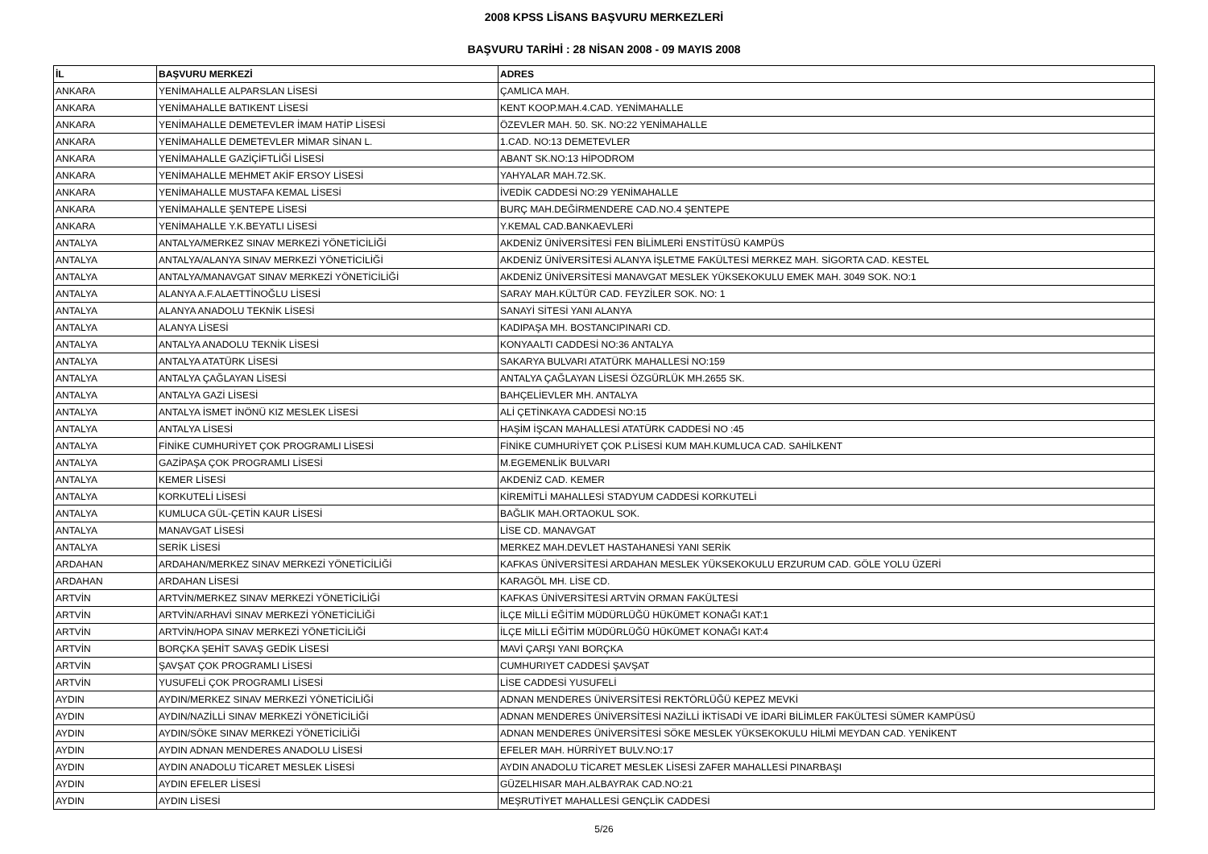2008 KPSS LİSANS BAŞVURU MERKEZLERİ
BAŞVURU TARİHİ : 28 NİSAN 2008 - 09 MAYIS 2008
| İL | BAŞVURU MERKEZİ | ADRES |
| --- | --- | --- |
| ANKARA | YENİMAHALLE ALPARSLAN LİSESİ | ÇAMLICA MAH. |
| ANKARA | YENİMAHALLE BATIKENT LİSESİ | KENT KOOP.MAH.4.CAD. YENİMAHALLE |
| ANKARA | YENİMAHALLE DEMETEVLER İMAM HATİP LİSESİ | ÖZEVLER MAH. 50. SK. NO:22 YENİMAHALLE |
| ANKARA | YENİMAHALLE DEMETEVLER MİMAR SİNAN L. | 1.CAD. NO:13 DEMETEVLER |
| ANKARA | YENİMAHALLE GAZİÇİFTLİĞİ LİSESİ | ABANT SK.NO:13 HİPODROM |
| ANKARA | YENİMAHALLE MEHMET AKİF ERSOY LİSESİ | YAHYALAR MAH.72.SK. |
| ANKARA | YENİMAHALLE MUSTAFA KEMAL LİSESİ | İVEDİK CADDESİ NO:29 YENİMAHALLE |
| ANKARA | YENİMAHALLE ŞENTEPE LİSESİ | BURÇ MAH.DEĞİRMENDERE CAD.NO.4 ŞENTEPE |
| ANKARA | YENİMAHALLE Y.K.BEYATLI LİSESİ | Y.KEMAL CAD.BANKAEVLERİ |
| ANTALYA | ANTALYA/MERKEZ SINAV MERKEZİ YÖNETİCİLİĞİ | AKDENİZ ÜNİVERSİTESİ FEN BİLİMLERİ ENSTİTÜSÜ KAMPÜS |
| ANTALYA | ANTALYA/ALANYA SINAV MERKEZİ YÖNETİCİLİĞİ | AKDENİZ ÜNİVERSİTESİ ALANYA İŞLETME FAKÜLTESİ MERKEZ MAH. SİGORTA CAD. KESTEL |
| ANTALYA | ANTALYA/MANAVGAT SINAV MERKEZİ YÖNETİCİLİĞİ | AKDENİZ ÜNİVERSİTESİ MANAVGAT MESLEK YÜKSEKOKULU EMEK MAH. 3049 SOK. NO:1 |
| ANTALYA | ALANYA A.F.ALAETTİNOĞLU LİSESİ | SARAY MAH.KÜLTÜR CAD. FEYZİLER SOK. NO: 1 |
| ANTALYA | ALANYA ANADOLU TEKNİK LİSESİ | SANAYİ SİTESİ YANI ALANYA |
| ANTALYA | ALANYA LİSESİ | KADIPAŞA MH. BOSTANCIPINARI CD. |
| ANTALYA | ANTALYA ANADOLU TEKNİK LİSESİ | KONYAALTI CADDESİ NO:36 ANTALYA |
| ANTALYA | ANTALYA ATATÜRK LİSESİ | SAKARYA BULVARI ATATÜRK MAHALLESİ NO:159 |
| ANTALYA | ANTALYA ÇAĞLAYAN LİSESİ | ANTALYA ÇAĞLAYAN LİSESİ ÖZGÜRLÜK MH.2655 SK. |
| ANTALYA | ANTALYA GAZİ LİSESİ | BAHÇELİEVLER MH. ANTALYA |
| ANTALYA | ANTALYA İSMET İNÖNÜ KIZ MESLEK LİSESİ | ALİ ÇETİNKAYA CADDESİ NO:15 |
| ANTALYA | ANTALYA LİSESİ | HAŞİM İŞCAN MAHALLESİ ATATÜRK CADDESİ NO :45 |
| ANTALYA | FİNİKE CUMHURİYET ÇOK PROGRAMLI LİSESİ | FİNİKE CUMHURİYET ÇOK P.LİSESİ KUM MAH.KUMLUCA CAD. SAHİLKENT |
| ANTALYA | GAZİPAŞA ÇOK PROGRAMLI LİSESİ | M.EGEMENLİK BULVARI |
| ANTALYA | KEMER LİSESİ | AKDENİZ CAD. KEMER |
| ANTALYA | KORKUTELİ LİSESİ | KİREMİTLİ MAHALLESİ STADYUM CADDESİ KORKUTELİ |
| ANTALYA | KUMLUCA GÜL-ÇETİN KAUR LİSESİ | BAĞLIK MAH.ORTAOKUL SOK. |
| ANTALYA | MANAVGAT LİSESİ | LİSE CD. MANAVGAT |
| ANTALYA | SERİK LİSESİ | MERKEZ MAH.DEVLET HASTAHANESİ YANI SERİK |
| ARDAHAN | ARDAHAN/MERKEZ SINAV MERKEZİ YÖNETİCİLİĞİ | KAFKAS ÜNİVERSİTESİ ARDAHAN MESLEK YÜKSEKOKULU ERZURUM CAD. GÖLE YOLU ÜZERİ |
| ARDAHAN | ARDAHAN LİSESİ | KARAGÖL MH. LİSE CD. |
| ARTVİN | ARTVİN/MERKEZ SINAV MERKEZİ YÖNETİCİLİĞİ | KAFKAS ÜNİVERSİTESİ ARTVİN ORMAN FAKÜLTESİ |
| ARTVİN | ARTVİN/ARHAVİ SINAV MERKEZİ YÖNETİCİLİĞİ | İLÇE MİLLİ EĞİTİM MÜDÜRLÜĞÜ HÜKÜMET KONAĞI KAT:1 |
| ARTVİN | ARTVİN/HOPA SINAV MERKEZİ YÖNETİCİLİĞİ | İLÇE MİLLİ EĞİTİM MÜDÜRLÜĞÜ HÜKÜMET KONAĞI KAT:4 |
| ARTVİN | BORÇKA ŞEHİT SAVAŞ GEDİK LİSESİ | MAVİ ÇARŞI YANI BORÇKA |
| ARTVİN | ŞAVŞAT ÇOK PROGRAMLI LİSESİ | CUMHURIYET CADDESİ ŞAVŞAT |
| ARTVİN | YUSUFELİ ÇOK PROGRAMLI LİSESİ | LİSE CADDESİ YUSUFELİ |
| AYDIN | AYDIN/MERKEZ SINAV MERKEZİ YÖNETİCİLİĞİ | ADNAN MENDERES ÜNİVERSİTESİ REKTÖRLÜĞÜ KEPEZ MEVKİ |
| AYDIN | AYDIN/NAZİLLİ SINAV MERKEZİ YÖNETİCİLİĞİ | ADNAN MENDERES ÜNİVERSİTESİ NAZİLLİ İKTİSADİ VE İDARİ BİLİMLER FAKÜLTESİ SÜMER KAMPÜSÜ |
| AYDIN | AYDIN/SÖKE SINAV MERKEZİ YÖNETİCİLİĞİ | ADNAN MENDERES ÜNİVERSİTESİ SÖKE MESLEK YÜKSEKOKULU HİLMİ MEYDAN CAD. YENİKENT |
| AYDIN | AYDIN ADNAN MENDERES ANADOLU LİSESİ | EFELER MAH. HÜRRİYET BULV.NO:17 |
| AYDIN | AYDIN ANADOLU TİCARET MESLEK LİSESİ | AYDIN ANADOLU TİCARET MESLEK LİSESİ ZAFER MAHALLESİ PINARBAŞI |
| AYDIN | AYDIN EFELER LİSESİ | GÜZELHISAR MAH.ALBAYRAK CAD.NO:21 |
| AYDIN | AYDIN LİSESİ | MEŞRUTİYET MAHALLESİ GENÇLİK CADDESİ |
5/26